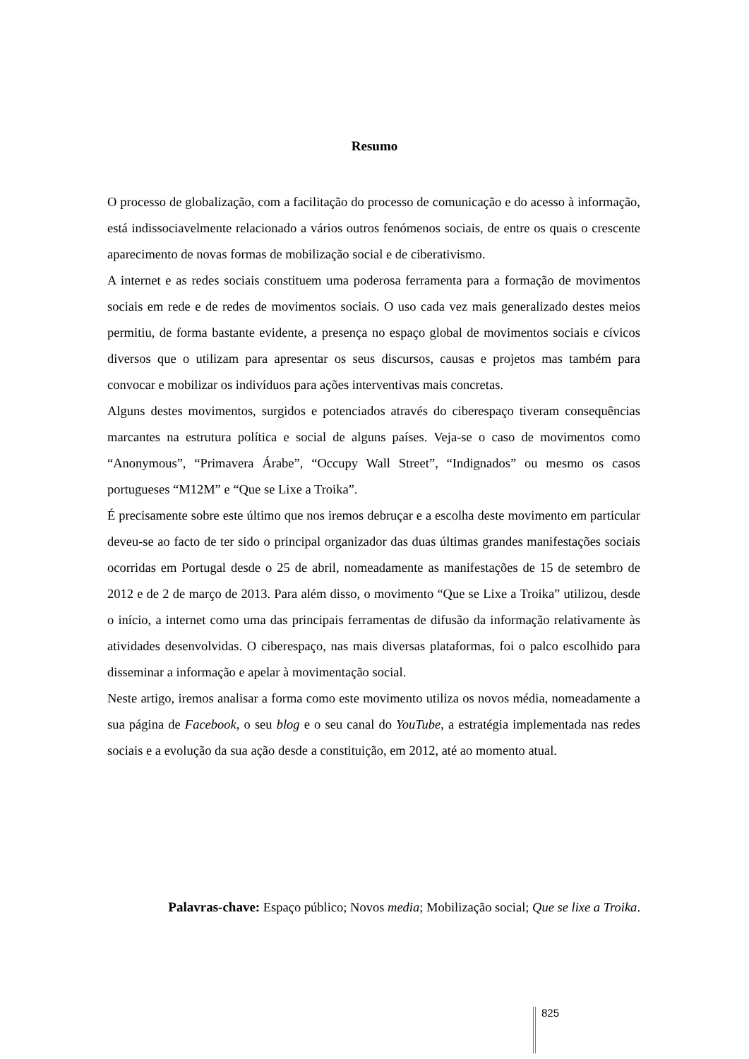Resumo
O processo de globalização, com a facilitação do processo de comunicação e do acesso à informação, está indissociavelmente relacionado a vários outros fenómenos sociais, de entre os quais o crescente aparecimento de novas formas de mobilização social e de ciberativismo.
A internet e as redes sociais constituem uma poderosa ferramenta para a formação de movimentos sociais em rede e de redes de movimentos sociais. O uso cada vez mais generalizado destes meios permitiu, de forma bastante evidente, a presença no espaço global de movimentos sociais e cívicos diversos que o utilizam para apresentar os seus discursos, causas e projetos mas também para convocar e mobilizar os indivíduos para ações interventivas mais concretas.
Alguns destes movimentos, surgidos e potenciados através do ciberespaço tiveram consequências marcantes na estrutura política e social de alguns países. Veja-se o caso de movimentos como “Anonymous”, “Primavera Árabe”, “Occupy Wall Street”, “Indignados” ou mesmo os casos portugueses “M12M” e “Que se Lixe a Troika”.
É precisamente sobre este último que nos iremos debruçar e a escolha deste movimento em particular deveu-se ao facto de ter sido o principal organizador das duas últimas grandes manifestações sociais ocorridas em Portugal desde o 25 de abril, nomeadamente as manifestações de 15 de setembro de 2012 e de 2 de março de 2013. Para além disso, o movimento “Que se Lixe a Troika” utilizou, desde o início, a internet como uma das principais ferramentas de difusão da informação relativamente às atividades desenvolvidas. O ciberespaço, nas mais diversas plataformas, foi o palco escolhido para disseminar a informação e apelar à movimentação social.
Neste artigo, iremos analisar a forma como este movimento utiliza os novos média, nomeadamente a sua página de Facebook, o seu blog e o seu canal do YouTube, a estratégia implementada nas redes sociais e a evolução da sua ação desde a constituição, em 2012, até ao momento atual.
Palavras-chave: Espaço público; Novos media; Mobilização social; Que se lixe a Troika.
825